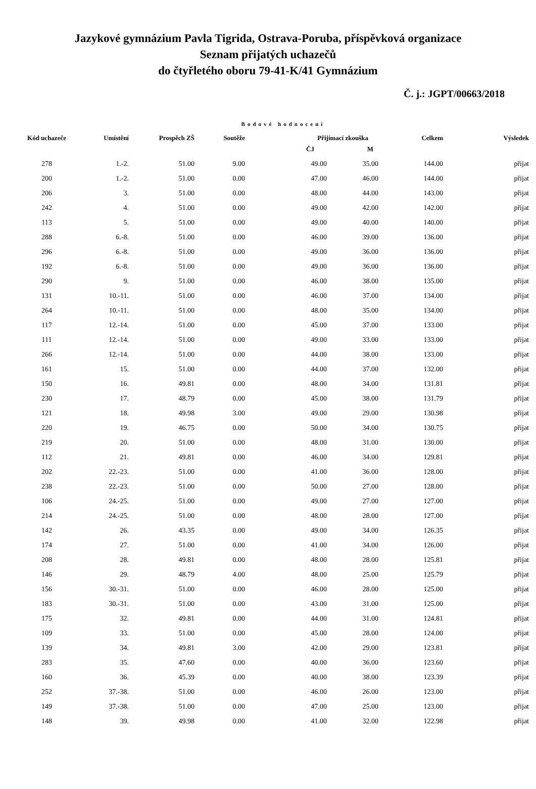Jazykové gymnázium Pavla Tigrida, Ostrava-Poruba, příspěvková organizace
Seznam přijatých uchazečů
do čtyřletého oboru 79-41-K/41 Gymnázium
Č. j.: JGPT/00663/2018
Bodové hodnocení
| Kód uchazeče | Umístění | Prospěch ZŠ | Soutěže | Přijímací zkouška | | Celkem | Výsledek |
| --- | --- | --- | --- | --- | --- | --- | --- |
| | | | | ČJ | M | | |
| 278 | 1.-2. | 51.00 | 9.00 | 49.00 | 35.00 | 144.00 | přijat |
| 200 | 1.-2. | 51.00 | 0.00 | 47.00 | 46.00 | 144.00 | přijat |
| 206 | 3. | 51.00 | 0.00 | 48.00 | 44.00 | 143.00 | přijat |
| 242 | 4. | 51.00 | 0.00 | 49.00 | 42.00 | 142.00 | přijat |
| 113 | 5. | 51.00 | 0.00 | 49.00 | 40.00 | 140.00 | přijat |
| 288 | 6.-8. | 51.00 | 0.00 | 46.00 | 39.00 | 136.00 | přijat |
| 296 | 6.-8. | 51.00 | 0.00 | 49.00 | 36.00 | 136.00 | přijat |
| 192 | 6.-8. | 51.00 | 0.00 | 49.00 | 36.00 | 136.00 | přijat |
| 290 | 9. | 51.00 | 0.00 | 46.00 | 38.00 | 135.00 | přijat |
| 131 | 10.-11. | 51.00 | 0.00 | 46.00 | 37.00 | 134.00 | přijat |
| 264 | 10.-11. | 51.00 | 0.00 | 48.00 | 35.00 | 134.00 | přijat |
| 117 | 12.-14. | 51.00 | 0.00 | 45.00 | 37.00 | 133.00 | přijat |
| 111 | 12.-14. | 51.00 | 0.00 | 49.00 | 33.00 | 133.00 | přijat |
| 266 | 12.-14. | 51.00 | 0.00 | 44.00 | 38.00 | 133.00 | přijat |
| 161 | 15. | 51.00 | 0.00 | 44.00 | 37.00 | 132.00 | přijat |
| 150 | 16. | 49.81 | 0.00 | 48.00 | 34.00 | 131.81 | přijat |
| 230 | 17. | 48.79 | 0.00 | 45.00 | 38.00 | 131.79 | přijat |
| 121 | 18. | 49.98 | 3.00 | 49.00 | 29.00 | 130.98 | přijat |
| 220 | 19. | 46.75 | 0.00 | 50.00 | 34.00 | 130.75 | přijat |
| 219 | 20. | 51.00 | 0.00 | 48.00 | 31.00 | 130.00 | přijat |
| 112 | 21. | 49.81 | 0.00 | 46.00 | 34.00 | 129.81 | přijat |
| 202 | 22.-23. | 51.00 | 0.00 | 41.00 | 36.00 | 128.00 | přijat |
| 238 | 22.-23. | 51.00 | 0.00 | 50.00 | 27.00 | 128.00 | přijat |
| 106 | 24.-25. | 51.00 | 0.00 | 49.00 | 27.00 | 127.00 | přijat |
| 214 | 24.-25. | 51.00 | 0.00 | 48.00 | 28.00 | 127.00 | přijat |
| 142 | 26. | 43.35 | 0.00 | 49.00 | 34.00 | 126.35 | přijat |
| 174 | 27. | 51.00 | 0.00 | 41.00 | 34.00 | 126.00 | přijat |
| 208 | 28. | 49.81 | 0.00 | 48.00 | 28.00 | 125.81 | přijat |
| 146 | 29. | 48.79 | 4.00 | 48.00 | 25.00 | 125.79 | přijat |
| 156 | 30.-31. | 51.00 | 0.00 | 46.00 | 28.00 | 125.00 | přijat |
| 183 | 30.-31. | 51.00 | 0.00 | 43.00 | 31.00 | 125.00 | přijat |
| 175 | 32. | 49.81 | 0.00 | 44.00 | 31.00 | 124.81 | přijat |
| 109 | 33. | 51.00 | 0.00 | 45.00 | 28.00 | 124.00 | přijat |
| 139 | 34. | 49.81 | 3.00 | 42.00 | 29.00 | 123.81 | přijat |
| 283 | 35. | 47.60 | 0.00 | 40.00 | 36.00 | 123.60 | přijat |
| 160 | 36. | 45.39 | 0.00 | 40.00 | 38.00 | 123.39 | přijat |
| 252 | 37.-38. | 51.00 | 0.00 | 46.00 | 26.00 | 123.00 | přijat |
| 149 | 37.-38. | 51.00 | 0.00 | 47.00 | 25.00 | 123.00 | přijat |
| 148 | 39. | 49.98 | 0.00 | 41.00 | 32.00 | 122.98 | přijat |